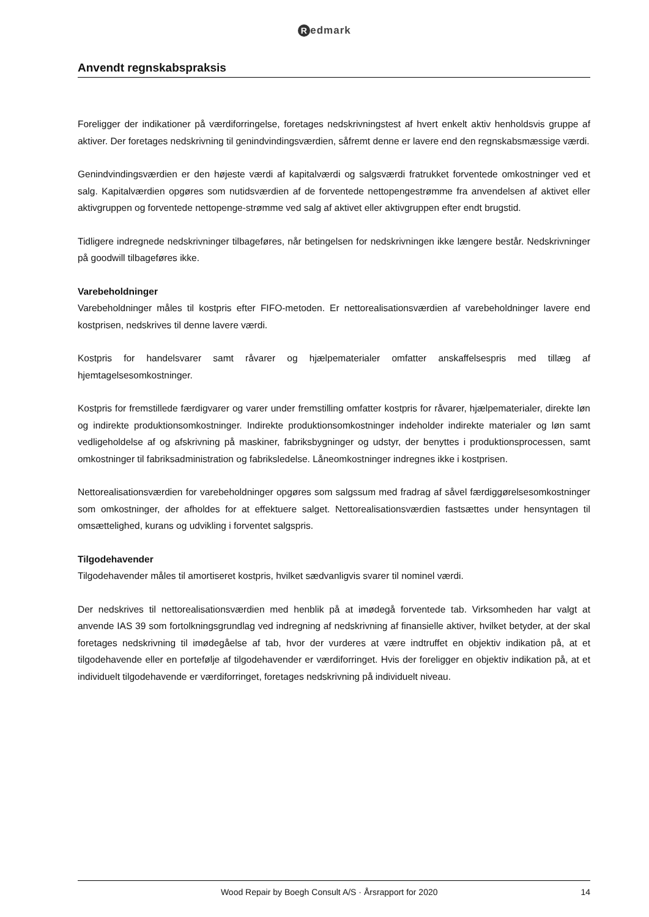Redmark
Anvendt regnskabspraksis
Foreligger der indikationer på værdiforringelse, foretages nedskrivningstest af hvert enkelt aktiv henholdsvis gruppe af aktiver. Der foretages nedskrivning til genindvindingsværdien, såfremt denne er lavere end den regnskabsmæssige værdi.
Genindvindingsværdien er den højeste værdi af kapitalværdi og salgsværdi fratrukket forventede omkostninger ved et salg. Kapitalværdien opgøres som nutidsværdien af de forventede nettopengestrømme fra anvendelsen af aktivet eller aktivgruppen og forventede nettopenge-strømme ved salg af aktivet eller aktivgruppen efter endt brugstid.
Tidligere indregnede nedskrivninger tilbageføres, når betingelsen for nedskrivningen ikke længere består. Nedskrivninger på goodwill tilbageføres ikke.
Varebeholdninger
Varebeholdninger måles til kostpris efter FIFO-metoden. Er nettorealisationsværdien af varebeholdninger lavere end kostprisen, nedskrives til denne lavere værdi.
Kostpris for handelsvarer samt råvarer og hjælpematerialer omfatter anskaffelsespris med tillæg af hjemtagelsesomkostninger.
Kostpris for fremstillede færdigvarer og varer under fremstilling omfatter kostpris for råvarer, hjælpematerialer, direkte løn og indirekte produktionsomkostninger. Indirekte produktionsomkostninger indeholder indirekte materialer og løn samt vedligeholdelse af og afskrivning på maskiner, fabriksbygninger og udstyr, der benyttes i produktionsprocessen, samt omkostninger til fabriksadministration og fabriksledelse. Låneomkostninger indregnes ikke i kostprisen.
Nettorealisationsværdien for varebeholdninger opgøres som salgssum med fradrag af såvel færdiggørelsesomkostninger som omkostninger, der afholdes for at effektuere salget. Nettorealisationsværdien fastsættes under hensyntagen til omsættelighed, kurans og udvikling i forventet salgspris.
Tilgodehavender
Tilgodehavender måles til amortiseret kostpris, hvilket sædvanligvis svarer til nominel værdi.
Der nedskrives til nettorealisationsværdien med henblik på at imødegå forventede tab. Virksomheden har valgt at anvende IAS 39 som fortolkningsgrundlag ved indregning af nedskrivning af finansielle aktiver, hvilket betyder, at der skal foretages nedskrivning til imødegåelse af tab, hvor der vurderes at være indtruffet en objektiv indikation på, at et tilgodehavende eller en portefølje af tilgodehavender er værdiforringet. Hvis der foreligger en objektiv indikation på, at et individuelt tilgodehavende er værdiforringet, foretages nedskrivning på individuelt niveau.
Wood Repair by Boegh Consult A/S · Årsrapport for 2020
14